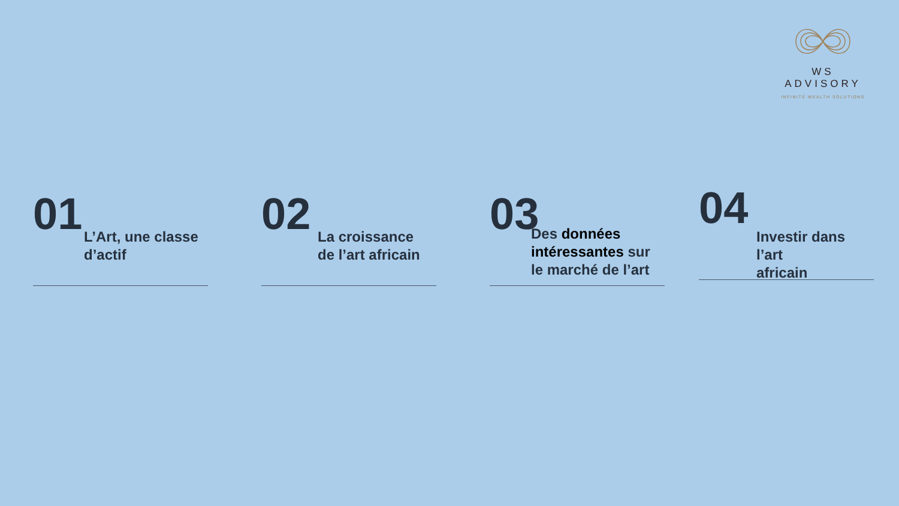WS ADVISORY
INFINITE WEALTH SOLUTIONS
01
L’Art, une classe
d’actif
02
La croissance
de l’art africain
03
Des données intéressantes sur le marché de l’art
04
Investir dans l’art
africain